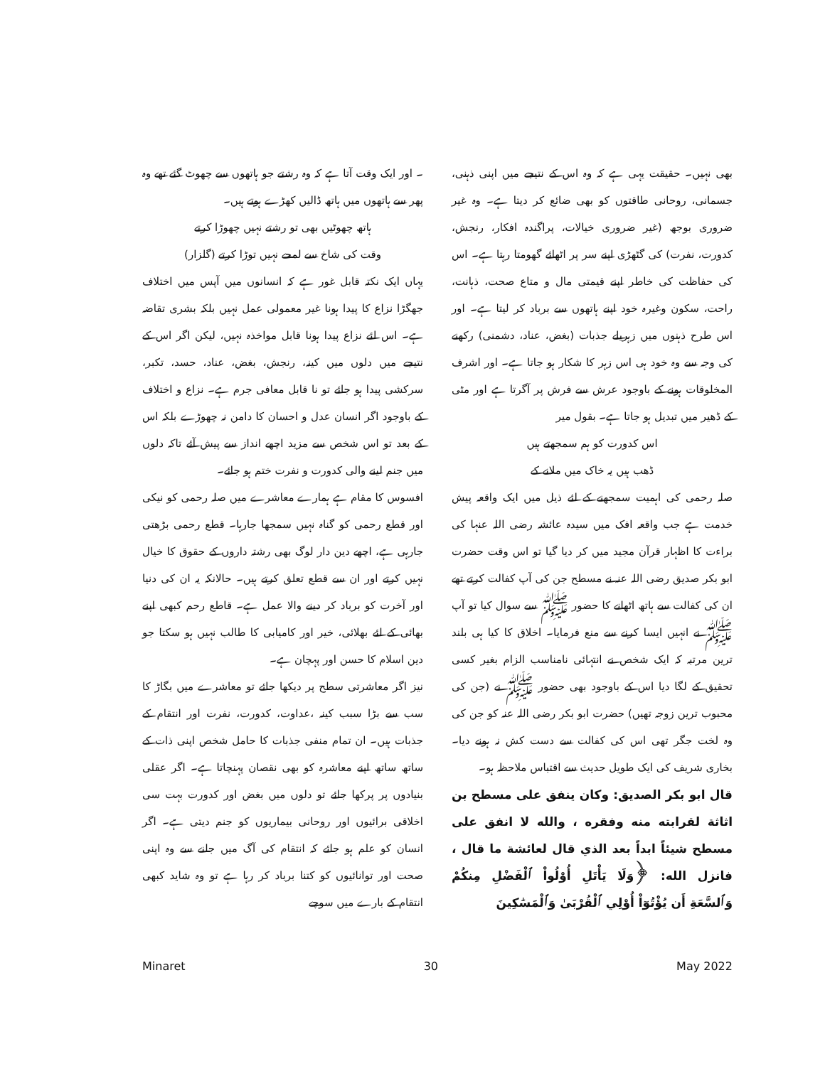۔ اور ایک وقت آتا ہے کہ وہ رشتے جو ہاتھوں سے چھوٹ گئے تھے وہ پھر سے ہاتھوں میں ہاتھ ڈالیں کھڑے ہوتے ہیں۔
ہاتھ چھوٹیں بھی تو رشتے نہیں چھوڑا کرتے
وقت کی شاخ سے لمحے نہیں توڑا کرتے (گلزار)
یہاں ایک نکتہ قابل غور ہے کہ انسانوں میں آپس میں اختلاف جھگڑا نزاع کا پیدا ہونا غیر معمولی عمل نہیں بلکہ بشری تقاضہ ہے۔ اس لئے نزاع پیدا ہونا قابل مواخذہ نہیں، لیکن اگر اس کے نتیجے میں دلوں میں کینہ، رنجش، بغض، عناد، حسد، تکبر، سرکشی پیدا ہو جائے تو نا قابل معافی جرم ہے۔ نزاع و اختلاف کے باوجود اگر انسان عدل و احسان کا دامن نہ چھوڑے بلکہ اس کے بعد تو اس شخص سے مزید اچھے انداز سے پیش آئے تاکہ دلوں میں جنم لینے والی کدورت و نفرت ختم ہو جائے۔
افسوس کا مقام ہے ہمارے معاشرے میں صلہ رحمی کو نیکی اور قطع رحمی کو گناہ نہیں سمجھا جارہا۔ قطع رحمی بڑھتی جارہی ہے، اچھے دین دار لوگ بھی رشتہ داروں کے حقوق کا خیال نہیں کرتے اور ان سے قطع تعلق کرتے ہیں۔ حالانکہ یہ ان کی دنیا اور آخرت کو برباد کر دینے والا عمل ہے۔ قاطع رحم کبھی اپنے بھائی کے لئے بھلائی، خیر اور کامیابی کا طالب نہیں ہو سکتا جو دین اسلام کا حسن اور پہچان ہے۔
نیز اگر معاشرتی سطح پر دیکھا جائے تو معاشرے میں بگاڑ کا سب سے بڑا سبب کینہ ،عداوت، کدورت، نفرت اور انتقام کے جذبات ہیں۔ ان تمام منفی جذبات کا حامل شخص اپنی ذات کے ساتھ ساتھ اپنے معاشرہ کو بھی نقصان پہنچاتا ہے۔ اگر عقلی بنیادوں پر پرکھا جائے تو دلوں میں بغض اور کدورت بہت سی اخلاقی برائیوں اور روحانی بیماریوں کو جنم دیتی ہے۔ اگر انسان کو علم ہو جائے کہ انتقام کی آگ میں جلنے سے وہ اپنی صحت اور توانائیوں کو کتنا برباد کر رہا ہے تو وہ شاید کبھی انتقام کے بارے میں سوچے
بھی نہیں۔ حقیقت یہی ہے کہ وہ اس کے نتیجے میں اپنی ذہنی، جسمانی، روحانی طاقتوں کو بھی ضائع کر دیتا ہے۔ وہ غیر ضروری بوجھ (غیر ضروری خیالات، پراگندہ افکار، رنجش، کدورت، نفرت) کی گٹھڑی اپنے سر پر اٹھائے گھومتا رہتا ہے۔ اس کی حفاظت کی خاطر اپنے قیمتی مال و متاع صحت، ذہانت، راحت، سکون وغیرہ خود اپنے ہاتھوں سے برباد کر لیتا ہے۔ اور اس طرح ذہنوں میں زہریلے جذبات (بغض، عناد، دشمنی) رکھنے کی وجہ سے وہ خود ہی اس زہر کا شکار ہو جاتا ہے۔ اور اشرف المخلوقات ہونے کے باوجود عرش سے فرش پر آگرتا ہے اور مٹی کے ڈھیر میں تبدیل ہو جاتا ہے۔ بقول میر
اس کدورت کو ہم سمجھتے ہیں
ڈھب ہیں یہ خاک میں ملانے کے
صلہ رحمی کی اہمیت سمجھنے کے لئے ذیل میں ایک واقعہ پیش خدمت ہے جب واقعہ افک میں سیدہ عائشہ رضی اللہ عنہا کی براءت کا اظہار قرآن مجید میں کر دیا گیا تو اس وقت حضرت ابو بکر صدیق رضی اللہ عنہ نے مسطح جن کی آپ کفالت کرتے تھے ان کی کفالت سے ہاتھ اٹھانے کا حضور ﷺ سے سوال کیا تو آپ ﷺ نے انہیں ایسا کرنے سے منع فرمایا۔ اخلاق کا کیا ہی بلند ترین مرتبہ کہ ایک شخص نے انتہائی نامناسب الزام بغیر کسی تحقیق کے لگا دیا اس کے باوجود بھی حضور ﷺ نے (جن کی محبوب ترین زوجہ تھیں) حضرت ابو بکر رضی اللہ عنہ کو جن کی وہ لخت جگر تھی اس کی کفالت سے دست کش نہ ہونے دیا۔ بخاری شریف کی ایک طویل حدیث سے اقتباس ملاحظہ ہو۔
قال ابو بكر الصديق: وكان ينفق على مسطح بن اثاثة لقرابته منه وفقره ، والله لا انفق على مسطح شيئاً ابداً بعد الذي قال لعائشة ما قال ، فانزل الله: ﴿وَلَا يَأْتَلِ أُوْلُواْ ٱلْفَضْلِ مِنكُمْ وَٱلسَّعَةِ أَن يُؤْتُوٓاْ أُوْلِي ٱلْقُرْبَىٰ وَٱلْمَسَٰكِينَ
Minaret 30 May 2022